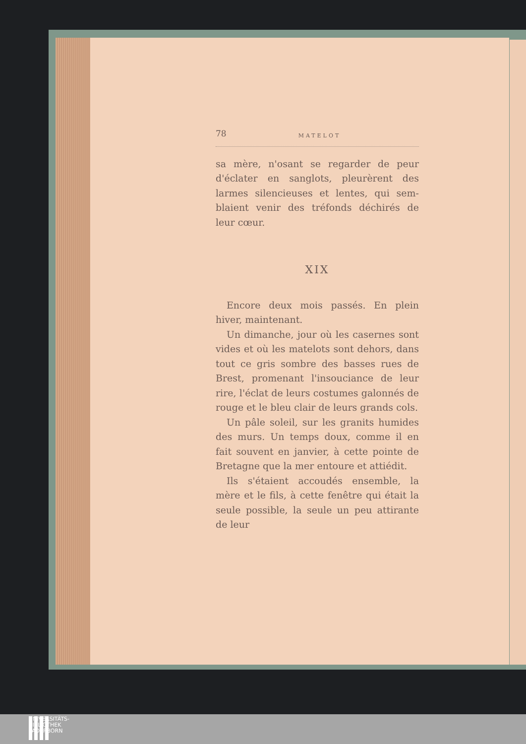78 MATELOT
sa mère, n'osant se regarder de peur d'éclater en sanglots, pleurèrent des larmes silencieuses et lentes, qui sem-blaient venir des tréfonds déchirés de leur cœur.
XIX
Encore deux mois passés. En plein hiver, maintenant.
Un dimanche, jour où les casernes sont vides et où les matelots sont dehors, dans tout ce gris sombre des basses rues de Brest, promenant l'insouciance de leur rire, l'éclat de leurs costumes galonnés de rouge et le bleu clair de leurs grands cols.
Un pâle soleil, sur les granits humides des murs. Un temps doux, comme il en fait souvent en janvier, à cette pointe de Bretagne que la mer entoure et attiédit.
Ils s'étaient accoudés ensemble, la mère et le fils, à cette fenêtre qui était la seule possible, la seule un peu attirante de leur
UNIVERSITÄTS-
BIBLIOTHEK
PADERBORN